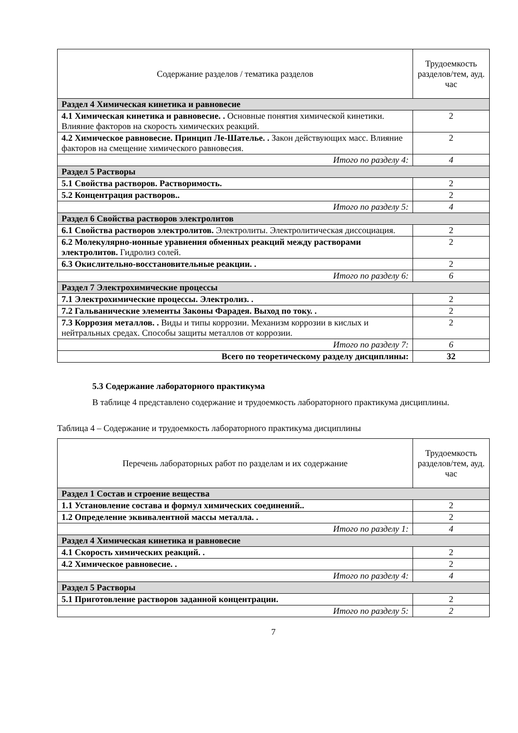| Содержание разделов / тематика разделов | Трудоемкость разделов/тем, ауд. час |
| --- | --- |
| Раздел 4 Химическая кинетика и равновесие | |
| 4.1 Химическая кинетика и равновесие. . Основные понятия химической кинетики. Влияние факторов на скорость химических реакций. | 2 |
| 4.2 Химическое равновесие. Принцип Ле-Шателье. . Закон действующих масс. Влияние факторов на смещение химического равновесия. | 2 |
| Итого по разделу 4: | 4 |
| Раздел 5 Растворы | |
| 5.1 Свойства растворов. Растворимость. | 2 |
| 5.2 Концентрация растворов.. | 2 |
| Итого по разделу 5: | 4 |
| Раздел 6 Свойства растворов электролитов | |
| 6.1 Свойства растворов электролитов. Электролиты. Электролитическая диссоциация. | 2 |
| 6.2 Молекулярно-ионные уравнения обменных реакций между растворами электролитов. Гидролиз солей. | 2 |
| 6.3 Окислительно-восстановительные реакции. . | 2 |
| Итого по разделу 6: | 6 |
| Раздел 7 Электрохимические процессы | |
| 7.1 Электрохимические процессы. Электролиз. . | 2 |
| 7.2 Гальванические элементы Законы Фарадея. Выход по току. . | 2 |
| 7.3 Коррозия металлов. . Виды и типы коррозии. Механизм коррозии в кислых и нейтральных средах. Способы защиты металлов от коррозии. | 2 |
| Итого по разделу 7: | 6 |
| Всего по теоретическому разделу дисциплины: | 32 |
5.3 Содержание лабораторного практикума
В таблице 4 представлено содержание и трудоемкость лабораторного практикума дисциплины.
Таблица 4 – Содержание и трудоемкость лабораторного практикума дисциплины
| Перечень лабораторных работ по разделам и их содержание | Трудоемкость разделов/тем, ауд. час |
| --- | --- |
| Раздел 1 Состав и строение вещества | |
| 1.1 Установление состава и формул химических соединений.. | 2 |
| 1.2 Определение эквивалентной массы металла. . | 2 |
| Итого по разделу 1: | 4 |
| Раздел 4 Химическая кинетика и равновесие | |
| 4.1 Скорость химических реакций. . | 2 |
| 4.2 Химическое равновесие. . | 2 |
| Итого по разделу 4: | 4 |
| Раздел 5 Растворы | |
| 5.1 Приготовление растворов заданной концентрации. | 2 |
| Итого по разделу 5: | 2 |
7